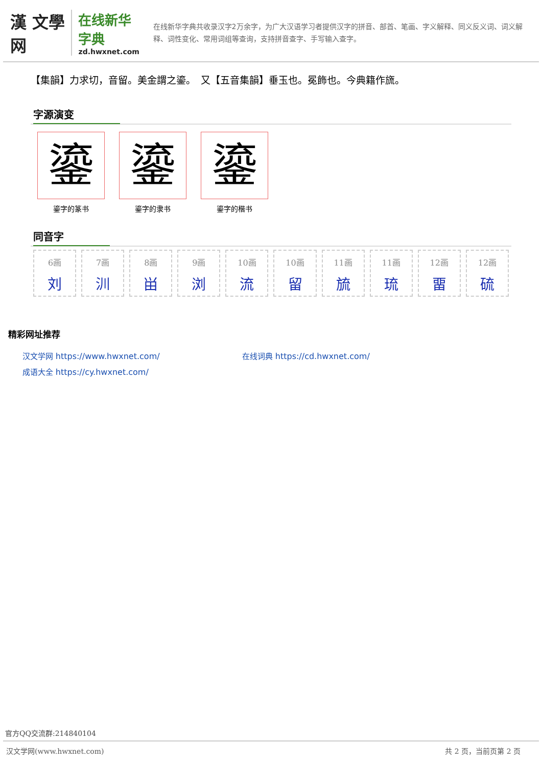漢 文學网
在线新华字典
zd.hwxnet.com
在线新华字典共收录汉字2万余字，为广大汉语学习者提供汉字的拼音、部首、笔画、字义解释、同义反义词、词义解释、词性变化、常用词组等查询，支持拼音查字、手写输入查字。
【集韻】力求切，音留。美金謂之鎏。　又【五音集韻】垂玉也。冕飾也。今典籍作旒。
字源演变
鎏
鎏字的篆书
鎏
鎏字的隶书
鎏
鎏字的楷书
同音字
6画
刘
7画
汌
8画
畄
9画
浏
10画
流
10画
留
11画
旈
11画
琉
12画
畱
12画
硫
精彩网址推荐
汉文学网 https://www.hwxnet.com/
在线词典 https://cd.hwxnet.com/
成语大全 https://cy.hwxnet.com/
官方QQ交流群:214840104
汉文学网(www.hwxnet.com) 共 2 页，当前页第 2 页